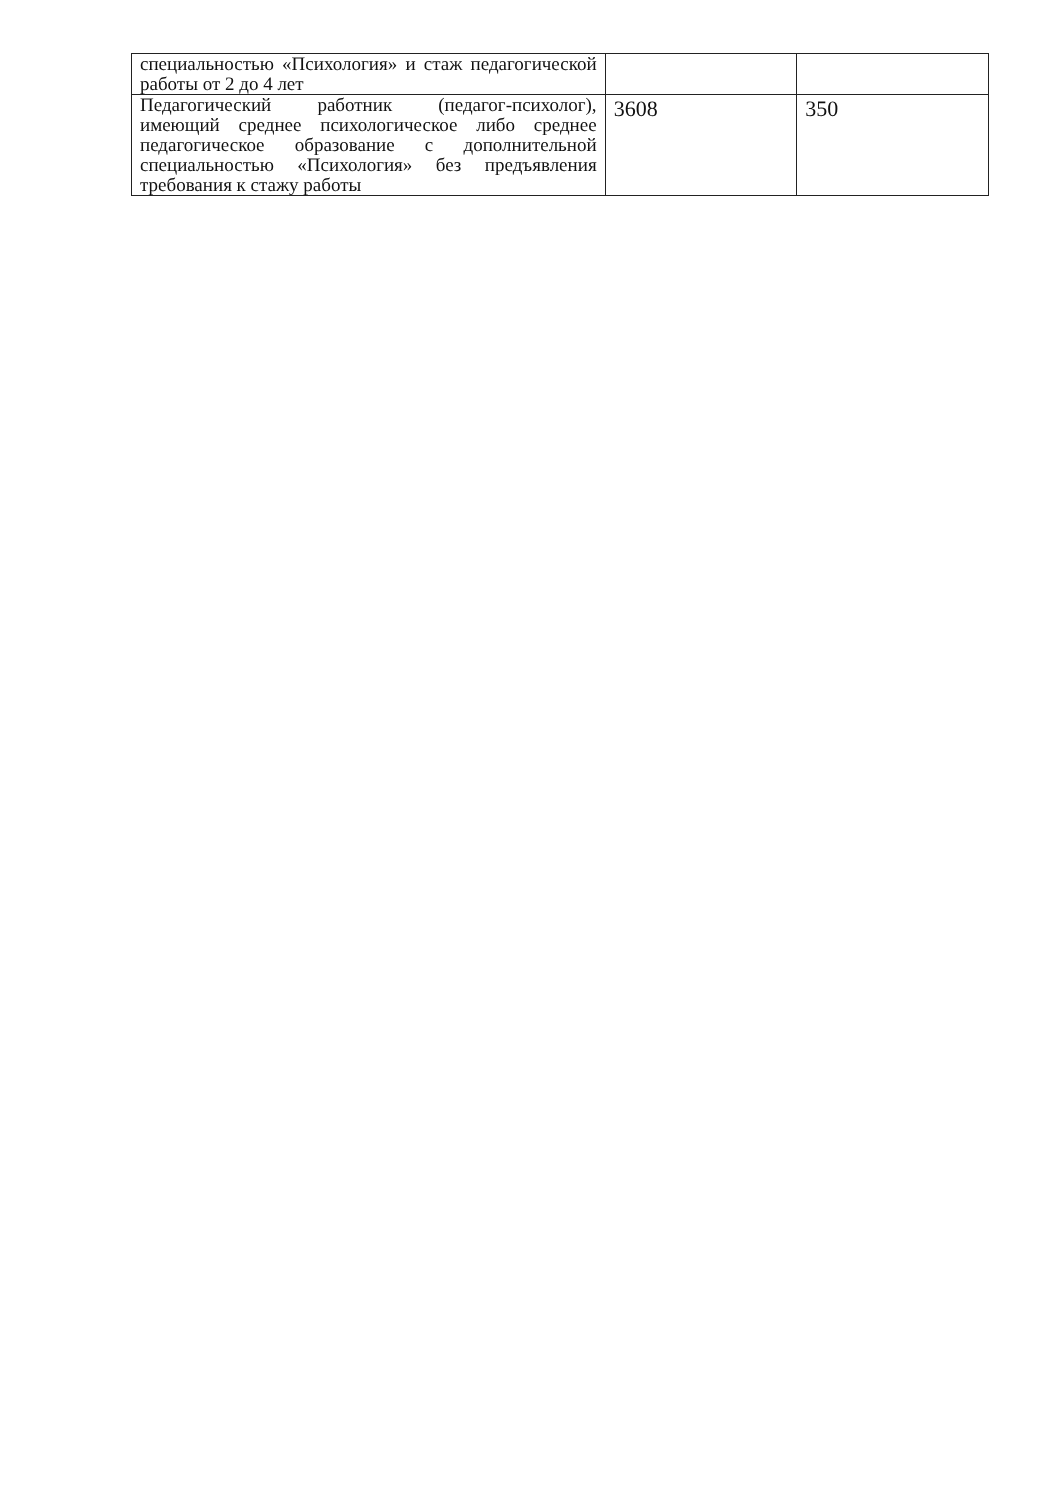| специальностью «Психология» и стаж педагогической работы от 2 до 4 лет | | |
| Педагогический работник (педагог-психолог), имеющий среднее психологическое либо среднее педагогическое образование с дополнительной специальностью «Психология» без предъявления требования к стажу работы | 3608 | 350 |